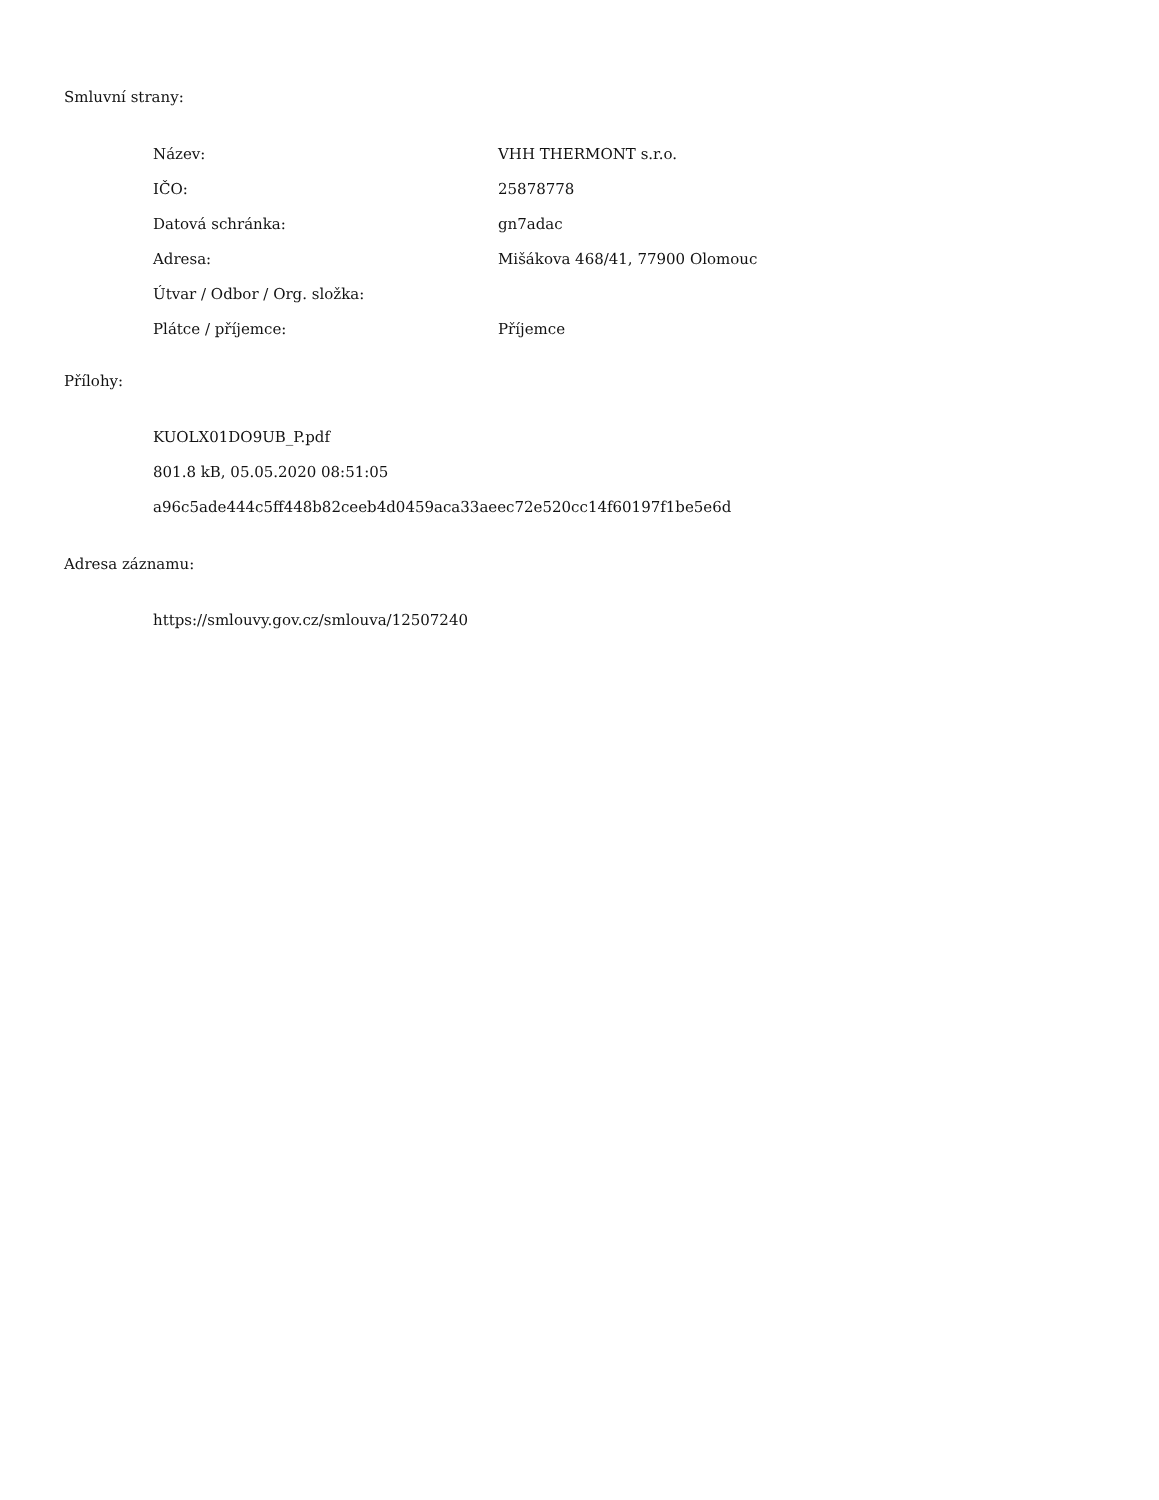Smluvní strany:
| Název: | VHH THERMONT s.r.o. |
| IČO: | 25878778 |
| Datová schránka: | gn7adac |
| Adresa: | Mišákova 468/41, 77900 Olomouc |
| Útvar / Odbor / Org. složka: | |
| Plátce / příjemce: | Příjemce |
Přílohy:
KUOLX01DO9UB_P.pdf
801.8 kB, 05.05.2020 08:51:05
a96c5ade444c5ff448b82ceeb4d0459aca33aeec72e520cc14f60197f1be5e6d
Adresa záznamu:
https://smlouvy.gov.cz/smlouva/12507240